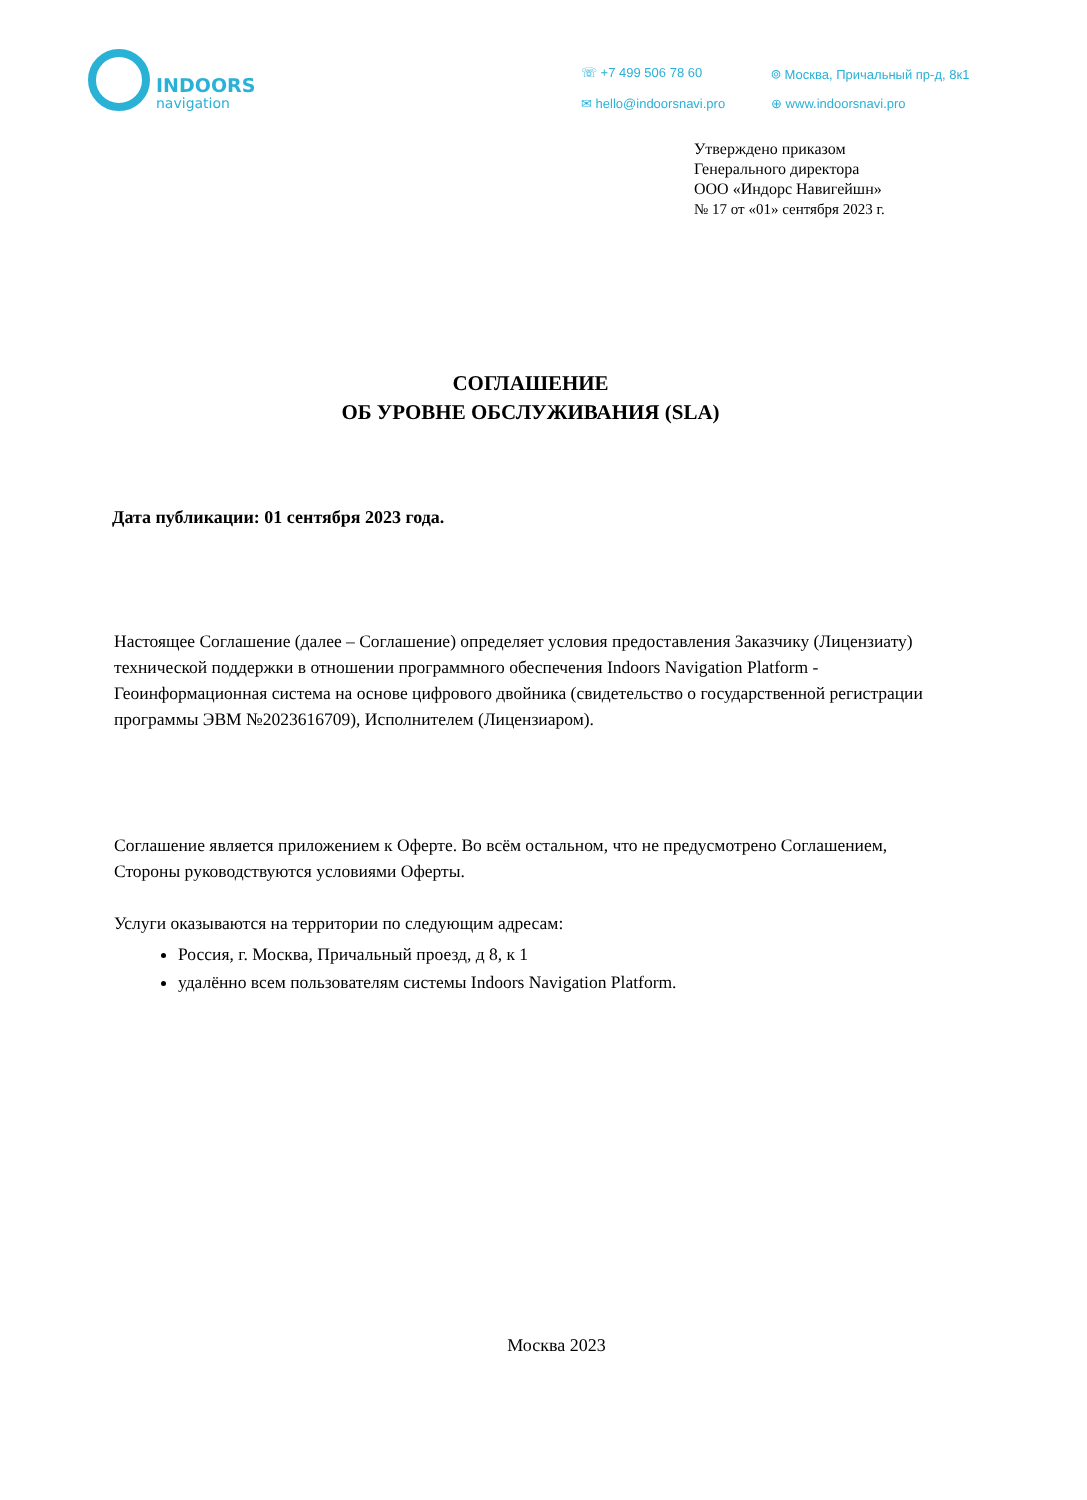INDOORS
navigation
☏ +7 499 506 78 60
⌾ Москва, Причальный пр-д, 8к1
✉ hello@indoorsnavi.pro
⊕ www.indoorsnavi.pro
Утверждено приказом
Генерального директора
ООО «Индорс Навигейшн»
№ 17 от «01» сентября 2023 г.
СОГЛАШЕНИЕ
ОБ УРОВНЕ ОБСЛУЖИВАНИЯ (SLA)
Дата публикации: 01 сентября 2023 года.
Настоящее Соглашение (далее – Соглашение) определяет условия предоставления Заказчику (Лицензиату) технической поддержки в отношении программного обеспечения Indoors Navigation Platform - Геоинформационная система на основе цифрового двойника (свидетельство о государственной регистрации программы ЭВМ №2023616709), Исполнителем (Лицензиаром).
Соглашение является приложением к Оферте. Во всём остальном, что не предусмотрено Соглашением, Стороны руководствуются условиями Оферты.
Услуги оказываются на территории по следующим адресам:
Россия, г. Москва, Причальный проезд, д 8, к 1
удалённо всем пользователям системы Indoors Navigation Platform.
Москва 2023